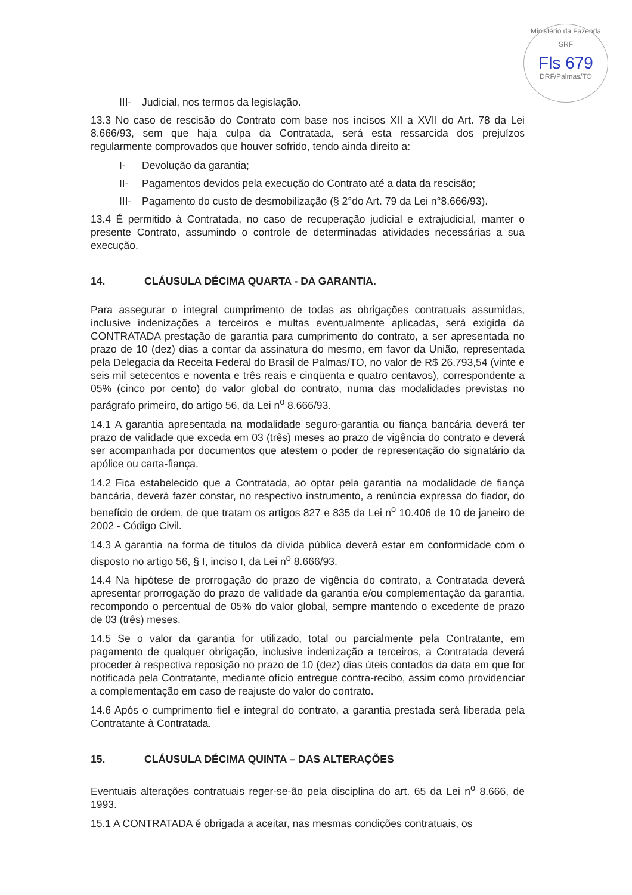Ministério da Fazenda
SRF
Fls 679
DRF/Palmas/TO
III- Judicial, nos termos da legislação.
13.3 No caso de rescisão do Contrato com base nos incisos XII a XVII do Art. 78 da Lei 8.666/93, sem que haja culpa da Contratada, será esta ressarcida dos prejuízos regularmente comprovados que houver sofrido, tendo ainda direito a:
I- Devolução da garantia;
II- Pagamentos devidos pela execução do Contrato até a data da rescisão;
III- Pagamento do custo de desmobilização (§ 2°do Art. 79 da Lei n°8.666/93).
13.4 É permitido à Contratada, no caso de recuperação judicial e extrajudicial, manter o presente Contrato, assumindo o controle de determinadas atividades necessárias a sua execução.
14. CLÁUSULA DÉCIMA QUARTA - DA GARANTIA.
Para assegurar o integral cumprimento de todas as obrigações contratuais assumidas, inclusive indenizações a terceiros e multas eventualmente aplicadas, será exigida da CONTRATADA prestação de garantia para cumprimento do contrato, a ser apresentada no prazo de 10 (dez) dias a contar da assinatura do mesmo, em favor da União, representada pela Delegacia da Receita Federal do Brasil de Palmas/TO, no valor de R$ 26.793,54 (vinte e seis mil setecentos e noventa e três reais e cinqüenta e quatro centavos), correspondente a 05% (cinco por cento) do valor global do contrato, numa das modalidades previstas no parágrafo primeiro, do artigo 56, da Lei n<sup>o</sup> 8.666/93.
14.1 A garantia apresentada na modalidade seguro-garantia ou fiança bancária deverá ter prazo de validade que exceda em 03 (três) meses ao prazo de vigência do contrato e deverá ser acompanhada por documentos que atestem o poder de representação do signatário da apólice ou carta-fiança.
14.2 Fica estabelecido que a Contratada, ao optar pela garantia na modalidade de fiança bancária, deverá fazer constar, no respectivo instrumento, a renúncia expressa do fiador, do benefício de ordem, de que tratam os artigos 827 e 835 da Lei n<sup>o</sup> 10.406 de 10 de janeiro de 2002 - Código Civil.
14.3 A garantia na forma de títulos da dívida pública deverá estar em conformidade com o disposto no artigo 56, § I, inciso I, da Lei n<sup>o</sup> 8.666/93.
14.4 Na hipótese de prorrogação do prazo de vigência do contrato, a Contratada deverá apresentar prorrogação do prazo de validade da garantia e/ou complementação da garantia, recompondo o percentual de 05% do valor global, sempre mantendo o excedente de prazo de 03 (três) meses.
14.5 Se o valor da garantia for utilizado, total ou parcialmente pela Contratante, em pagamento de qualquer obrigação, inclusive indenização a terceiros, a Contratada deverá proceder à respectiva reposição no prazo de 10 (dez) dias úteis contados da data em que for notificada pela Contratante, mediante ofício entregue contra-recibo, assim como providenciar a complementação em caso de reajuste do valor do contrato.
14.6 Após o cumprimento fiel e integral do contrato, a garantia prestada será liberada pela Contratante à Contratada.
15. CLÁUSULA DÉCIMA QUINTA – DAS ALTERAÇÕES
Eventuais alterações contratuais reger-se-ão pela disciplina do art. 65 da Lei n<sup>o</sup> 8.666, de 1993.
15.1 A CONTRATADA é obrigada a aceitar, nas mesmas condições contratuais, os